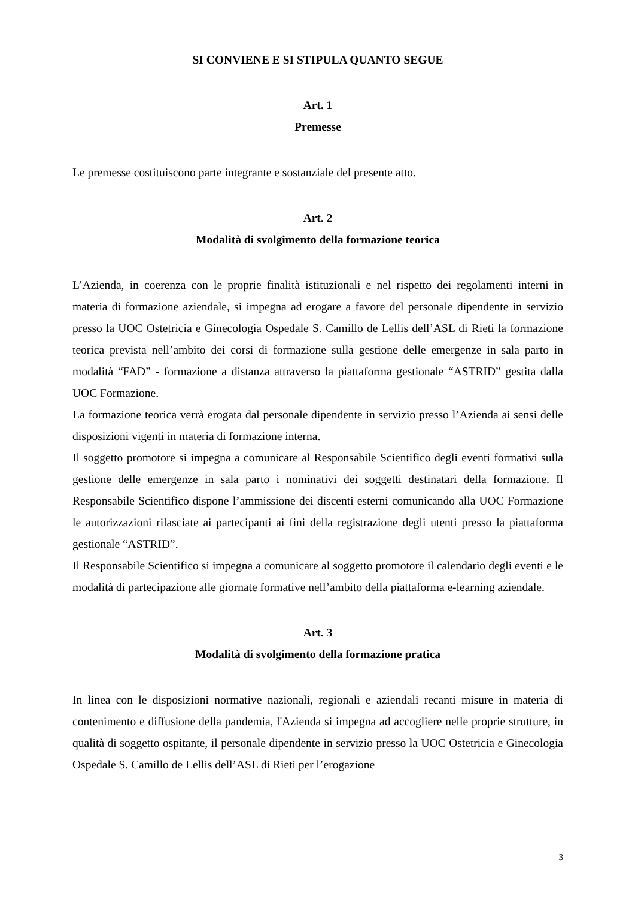SI CONVIENE E SI STIPULA QUANTO SEGUE
Art. 1
Premesse
Le premesse costituiscono parte integrante e sostanziale del presente atto.
Art. 2
Modalità di svolgimento della formazione teorica
L’Azienda, in coerenza con le proprie finalità istituzionali e nel rispetto dei regolamenti interni in materia di formazione aziendale, si impegna ad erogare a favore del personale dipendente in servizio presso la UOC Ostetricia e Ginecologia Ospedale S. Camillo de Lellis dell’ASL di Rieti la formazione teorica prevista nell’ambito dei corsi di formazione sulla gestione delle emergenze in sala parto in modalità “FAD” - formazione a distanza attraverso la piattaforma gestionale “ASTRID” gestita dalla UOC Formazione.
La formazione teorica verrà erogata dal personale dipendente in servizio presso l’Azienda ai sensi delle disposizioni vigenti in materia di formazione interna.
Il soggetto promotore si impegna a comunicare al Responsabile Scientifico degli eventi formativi sulla gestione delle emergenze in sala parto i nominativi dei soggetti destinatari della formazione. Il Responsabile Scientifico dispone l’ammissione dei discenti esterni comunicando alla UOC Formazione le autorizzazioni rilasciate ai partecipanti ai fini della registrazione degli utenti presso la piattaforma gestionale “ASTRID”.
Il Responsabile Scientifico si impegna a comunicare al soggetto promotore il calendario degli eventi e le modalità di partecipazione alle giornate formative nell’ambito della piattaforma e-learning aziendale.
Art. 3
Modalità di svolgimento della formazione pratica
In linea con le disposizioni normative nazionali, regionali e aziendali recanti misure in materia di contenimento e diffusione della pandemia, l'Azienda si impegna ad accogliere nelle proprie strutture, in qualità di soggetto ospitante, il personale dipendente in servizio presso la UOC Ostetricia e Ginecologia Ospedale S. Camillo de Lellis dell’ASL di Rieti per l’erogazione
3